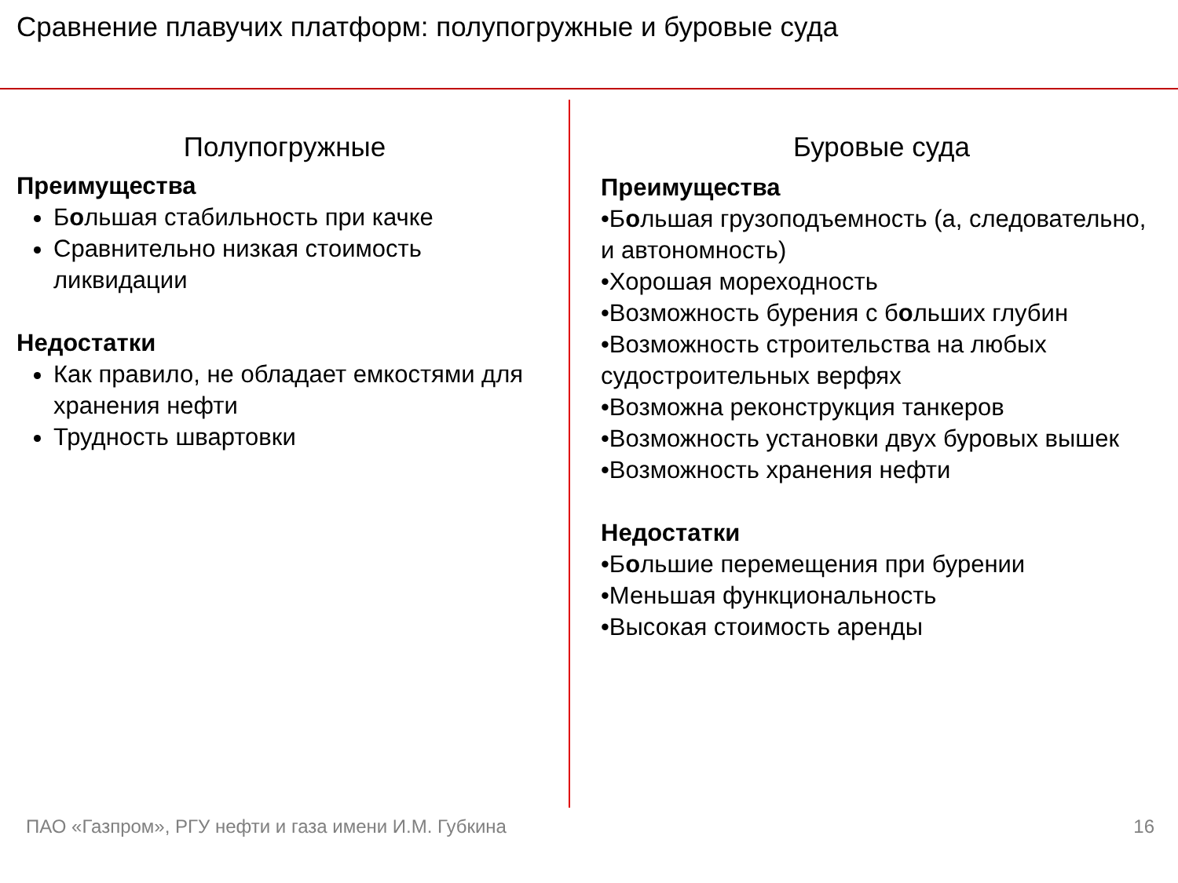Сравнение плавучих платформ: полупогружные и буровые суда
Полупогружные
Преимущества
Большая стабильность при качке
Сравнительно низкая стоимость ликвидации
Недостатки
Как правило, не обладает емкостями для хранения нефти
Трудность швартовки
Буровые суда
Преимущества
•Большая грузоподъемность (а, следовательно, и автономность)
•Хорошая мореходность
•Возможность бурения с больших глубин
•Возможность строительства на любых судостроительных верфях
•Возможна реконструкция танкеров
•Возможность установки двух буровых вышек
•Возможность хранения нефти
Недостатки
•Большие перемещения при бурении
•Меньшая функциональность
•Высокая стоимость аренды
ПАО «Газпром», РГУ нефти и газа имени И.М. Губкина 16